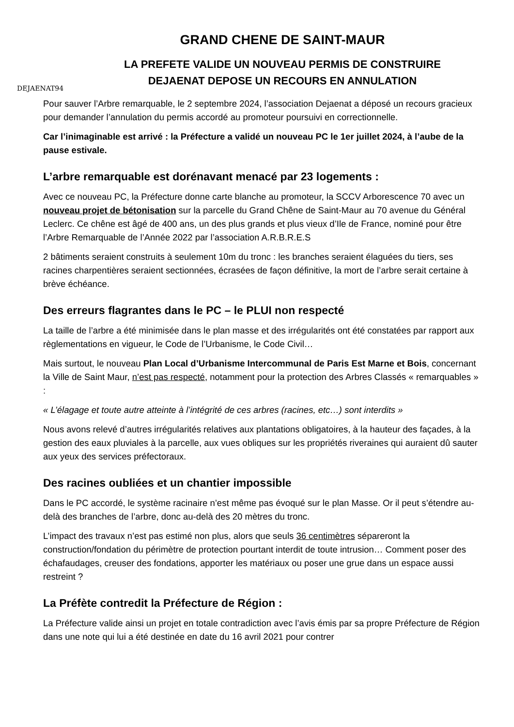DEJAENAT94
GRAND CHENE DE SAINT-MAUR
LA PREFETE VALIDE UN NOUVEAU PERMIS DE CONSTRUIRE
DEJAENAT DEPOSE UN RECOURS EN ANNULATION
Pour sauver l’Arbre remarquable, le 2 septembre 2024, l’association Dejaenat a déposé un recours gracieux pour demander l’annulation du permis accordé au promoteur poursuivi en correctionnelle.
Car l’inimaginable est arrivé : la Préfecture a validé un nouveau PC le 1er juillet 2024, à l’aube de la pause estivale.
L’arbre remarquable est dorénavant menacé par 23 logements :
Avec ce nouveau PC, la Préfecture donne carte blanche au promoteur, la SCCV Arborescence 70 avec un nouveau projet de bétonisation sur la parcelle du Grand Chêne de Saint-Maur au 70 avenue du Général Leclerc. Ce chêne est âgé de 400 ans, un des plus grands et plus vieux d’Ile de France, nominé pour être l’Arbre Remarquable de l’Année 2022 par l’association A.R.B.R.E.S
2 bâtiments seraient construits à seulement 10m du tronc : les branches seraient élaguées du tiers, ses racines charpentières seraient sectionnées, écrasées de façon définitive, la mort de l’arbre serait certaine à brève échéance.
Des erreurs flagrantes dans le PC – le PLUI non respecté
La taille de l’arbre a été minimisée dans le plan masse et des irrégularités ont été constatées par rapport aux règlementations en vigueur, le Code de l’Urbanisme, le Code Civil…
Mais surtout, le nouveau Plan Local d’Urbanisme Intercommunal de Paris Est Marne et Bois, concernant la Ville de Saint Maur, n’est pas respecté, notamment pour la protection des Arbres Classés « remarquables » :
« L’élagage et toute autre atteinte à l’intégrité de ces arbres (racines, etc…) sont interdits »
Nous avons relevé d’autres irrégularités relatives aux plantations obligatoires, à la hauteur des façades, à la gestion des eaux pluviales à la parcelle, aux vues obliques sur les propriétés riveraines qui auraient dû sauter aux yeux des services préfectoraux.
Des racines oubliées et un chantier impossible
Dans le PC accordé, le système racinaire n’est même pas évoqué sur le plan Masse. Or il peut s’étendre au-delà des branches de l’arbre, donc au-delà des 20 mètres du tronc.
L’impact des travaux n’est pas estimé non plus, alors que seuls 36 centimètres sépareront la construction/fondation du périmètre de protection pourtant interdit de toute intrusion… Comment poser des échafaudages, creuser des fondations, apporter les matériaux ou poser une grue dans un espace aussi restreint ?
La Préfète contredit la Préfecture de Région :
La Préfecture valide ainsi un projet en totale contradiction avec l’avis émis par sa propre Préfecture de Région dans une note qui lui a été destinée en date du 16 avril 2021 pour contrer